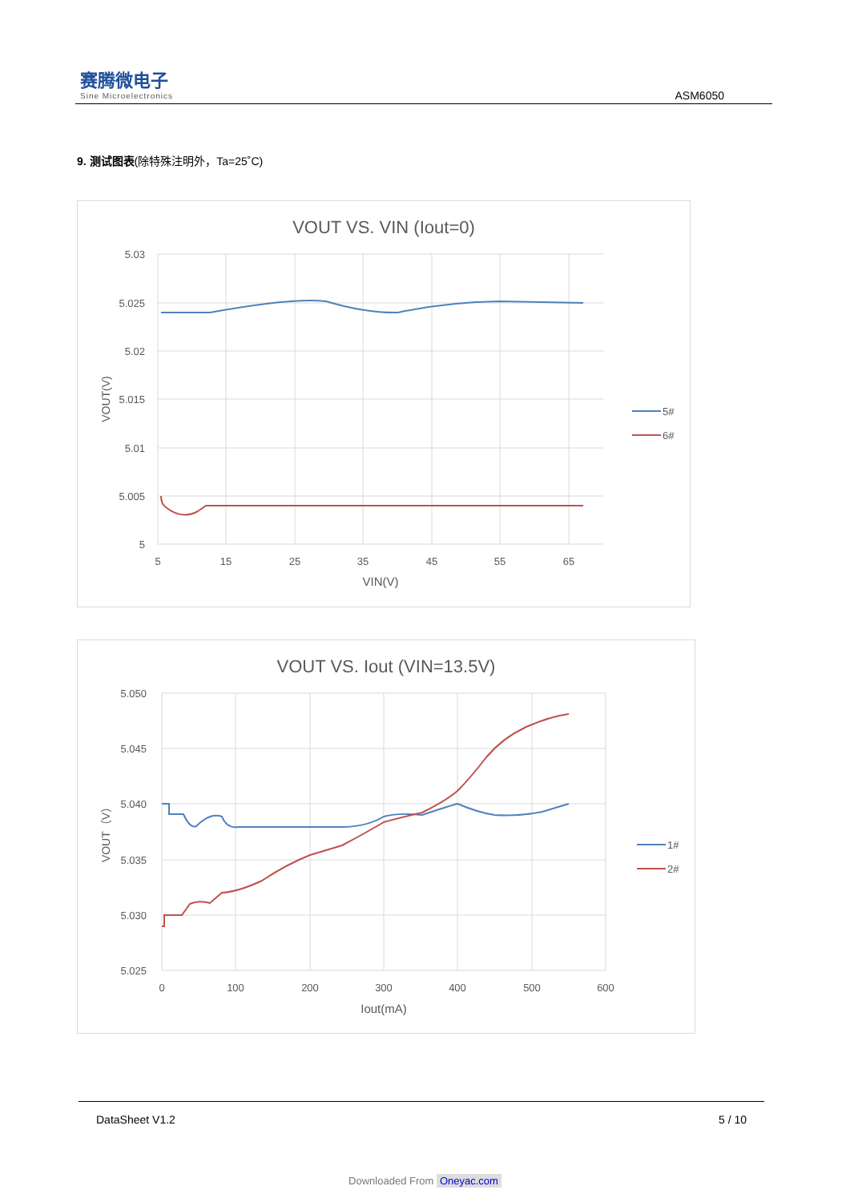赛腾微电子
Sine Microelectronics
ASM6050
9. 测试图表(除特殊注明外，Ta=25˚C)
VOUT VS. VIN (Iout=0)
5.03
5.025
5.02
5.015
5.01
5.005
5
5
15
25
35
45
55
65
VIN(V)
VOUT(V)
5#
6#
VOUT VS. Iout (VIN=13.5V)
5.050
5.045
5.040
5.035
5.030
5.025
0
100
200
300
400
500
600
Iout(mA)
VOUT（V）
1#
2#
DataSheet V1.2 5 / 10
Downloaded From Oneyac.com